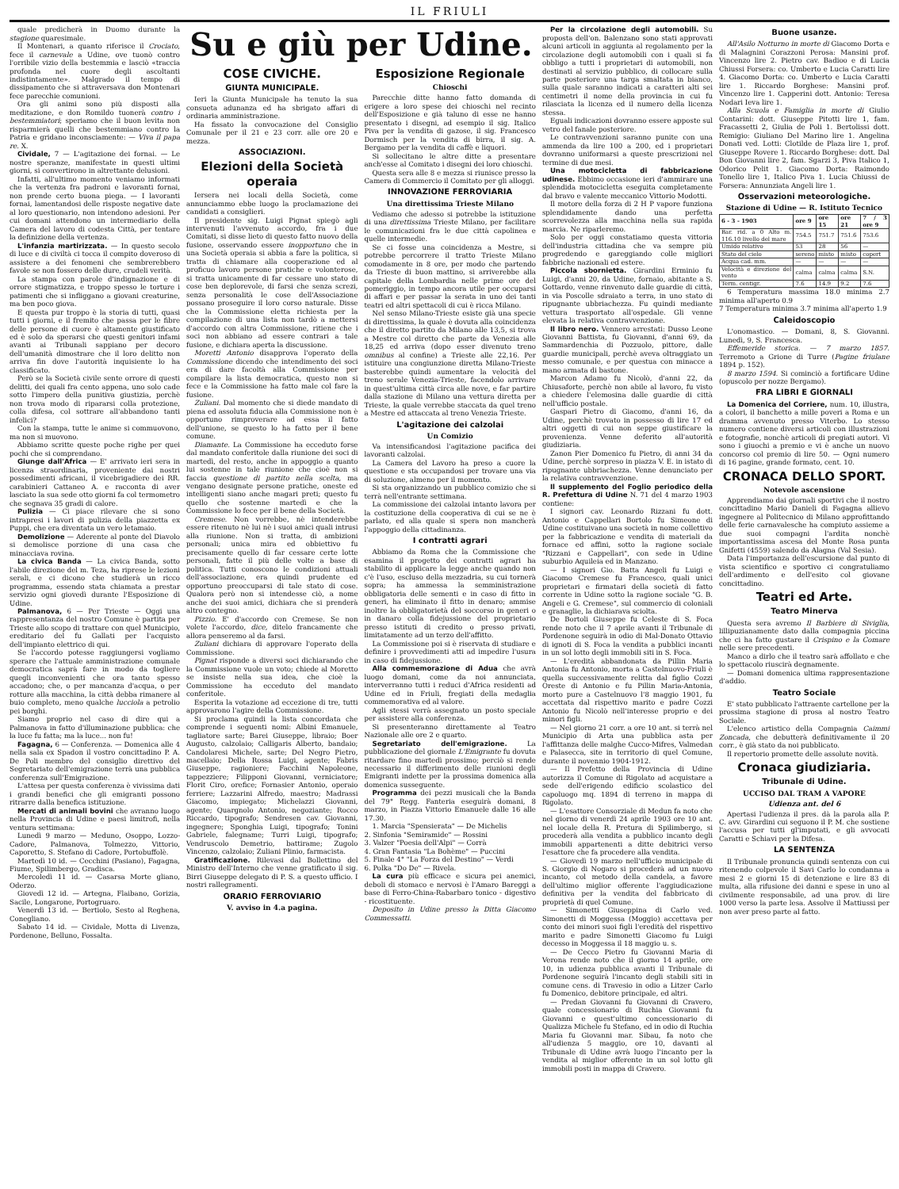IL FRIULI
quale predicherà in Duomo durante la stagione quaresimale.
Il Montenari, a quanto riferisce il Crociato, fece il carnevale a Udine, ove tuonò contro l'orribile vizio della bestemmia e lasciò «traccia profonda nel cuore degli ascoltanti indistintamente». Malgrado il tempo di dissipamento che si attraversava don Montenari fece parecchie comunioni.
Ora gli animi sono più disposti alla meditazione, e don Romildo tuonerà contro i bestemmiatori; speriamo che il buon levita non risparmierà quelli che bestemmiano contro la Patria e gridano inconsciamente: — Viva il papa re. X.
Cividale, 7 — L'agitazione dei fornai. — Le nostre speranze, manifestate in questi ultimi giorni, si convertirono in altrettante delusioni.
Infatti, all'ultimo momento veniamo informati che la vertenza fra padroni e lavoranti fornai, non prende certo buona piega. — I lavoranti fornai, lamentandosi delle risposte negative date al loro questionario, non intendono adesioni. Per cui domani attendono un intermediario della Camera del lavoro di codesta Città, per tentare la definizione della vertenza.
L'infanzia martirizzata. — In questo secolo di luce e di civiltà ci tocca il compito doveroso di assistere a dei fenomeni che sembrerebbero favole se non fossero delle dure, crudeli verità.
La stampa con parole d'indignazione e di orrore stigmatizza, e troppo spesso le torture i patimenti che si infliggano a giovani creaturine, ma ben poco giova.
E questa pur troppo è la storia di tutti, quasi tutti i giorni, e il fremito che passa per le fibre delle persone di cuore è altamente giustificato ed è solo da sperarsi che questi genitori infami avanti ai Tribunali sappiano per decoro dell'umanità dimostrare che il loro delitto non arriva fin dove l'autorità inquisiente lo ha classificato.
Però se la Società civile sente orrore di questi delitti, dei quali fra cento appena, uno solo cade sotto l'impero della punitiva giustizia, perchè non trova modo di ripararsi colla protezione, colla difesa, col sottrare all'abbandono tanti infelici?
Con la stampa, tutte le anime si commuovono, ma non si muovono.
Abbiamo scritte queste poche righe per quei pochi che si comprendano.
Giunge dall'Africa — E' arrivato ieri sera in licenza straordinaria, proveniente dai nostri possedimenti africani, il vicebrigadiere dei RR. carabinieri Cattaneo A. e racconta di aver lasciato la sua sede otto giorni fa col termometro che segnava 35 gradi di calore.
Pulizia — Ci piace rilevare che si sono intrapresi i lavori di pulizia della piazzetta ex Puppi, che era diventata un vero letamaio.
Demolizione — Aderente al ponte del Diavolo si demolisce porzione di una casa che minacciava rovina.
La civica Banda — La civica Banda, sotto l'abile direzione del m. Teza, ha riprese le lezioni serali, e ci dicono che studierà un ricco programma, essendo stata chiamata a prestar servizio ogni giovedì durante l'Esposizione di Udine.
Palmanova, 6 — Per Trieste — Oggi una rappresentanza del nostro Comune è partita per Trieste allo scopo di trattare con quel Municipio, ereditario del fu Gallati per l'acquisto dell'impianto elettrico di qui.
Se l'accordo potesse raggiungersi vogliamo sperare che l'attuale amministrazione comunale democratica saprà fare in modo da togliere quegli inconvenienti che ora tanto spesso accadono; che, o per mancanza d'acqua, o per rotture alla macchina, la città debba rimanere al buio completo, meno qualche lucciola a petrolio pei borghi.
Siamo proprio nel caso di dire qui a Palmanova in fatto d'illuminazione pubblica: che la luce fu fatta; ma la luce... non fu!
Fagagna, 6 — Conferenza. — Domenica alle 4 nella sala ex Spadon il vostro concittadino P. A. De Poli membro del consiglio direttivo del Segretariato dell'emigrazione terrà una pubblica conferenza sull'Emigrazione.
L'attesa per questa conferenza è vivissima dati i grandi benefici che gli emigranti possono ritrarre dalla benefica istituzione.
Mercati di animali bovini che avranno luogo nella Provincia di Udine e paesi limitrofi, nella ventura settimana:
Lunedì 9 marzo — Meduno, Osoppo, Lozzo-Cadore, Palmanova, Tolmezzo, Vittorio, Caporetto, S. Stefano di Cadore, Portobuffolè.
Martedì 10 id. — Cecchini (Pasiano), Fagagna, Fiume, Spilimbergo, Gradisca.
Mercoledì 11 id. — Casarsa Morte gliano, Oderzo.
Giovedì 12 id. — Artegna, Flaibano, Gorizia, Sacile, Longarone, Portogruaro.
Venerdì 13 id. — Bertiolo, Sesto al Reghena, Conegliano.
Sabato 14 id. — Cividale, Motta di Livenza, Pordenone, Belluno, Fossalta.
Su e giù per Udine.
COSE CIVICHE.
GIUNTA MUNICIPALE.
Ieri la Giunta Municipale ha tenuto la sua consueta adunanza ed ha sbrigato affari di ordinaria amministrazione.
Ha fissato la convocazione del Consiglio Comunale per il 21 e 23 corr. alle ore 20 e mezza.
ASSOCIAZIONI.
Elezioni della Società operaia
Iersera nei locali della Società, come annunciammo ebbe luogo la proclamazione dei candidati a consiglieri.
Il presidente sig. Luigi Pignat spiegò agli intervenuti l'avvenuto accordo, fra i due Comitati, si disse lieto di questo fatto nuovo della fusione, osservando essere inopportuno che in una Società operaia si abbia a fare la politica, si tratta di chiamare alla cooperazione ed al proficuo lavoro persone pratiche e volonterose, si tratta unicamente di far cessare uno stato di cose ben deplorevole, di farsi che senza screzi, senza personalità le cose dell'Associazione possano proseguire il loro corso naturale. Disse che la Commissione eletta richiesta per la compilazione di una lista non tardò a mettersi d'accordo con altra Commissione, ritiene che i soci non abbiano ad essere contrari a tale fusione, e dichiara aperta la discussione.
Moretti Antonio disapprova l'operato della Commissione dicendo che intendimento dei soci era di dare facoltà alla Commissione per compilare la lista democratica, questo non si fece e la Commissione ha fatto male col fare la fusione.
Zuliani. Dal momento che si diede mandato di piena ed assoluta fiducia alla Commissione non è opportuno rimproverare ad essa il fatto dell'unione, se questo lo ha fatto per il bene comune.
Diamante. La Commissione ha ecceduto forse dal mandato conferitole dalla riunione dei soci di martedì, del resto, anche in appoggio a quanto lui sostenne in tale riunione che cioè non si faccia questione di partito nella scelta, ma vengano designate persone pratiche, oneste ed intelligenti siano anche magari preti; questo fu quello che sostenne martedì e che la Commissione lo fece per il bene della Società.
Cremese. Non vorrebbe, nè intenderebbe essere ritenuto nè lui nè i suoi amici quali intrusi alla riunione. Non si tratta, di ambizioni personali; unica mira ed obbiettivo fu precisamente quello di far cessare certe lotte personali, fatte il più delle volte a base di politica. Tutti conoscono le condizioni attuali dell'associazione, era quindi prudente ed opportuno preoccuparsi di tale stato di cose. Qualora però non si intendesse ciò, a nome anche dei suoi amici, dichiara che si prenderà altro contegno.
Pizzio. E' d'accordo con Cremese. Se non volete l'accordo, dice, ditelo francamente che allora penseremo al da farsi.
Zuliani dichiara di approvare l'operato della Commissione.
Pignat risponde a diversi soci dichiarando che la Commissione vuole un voto; chiede al Moretto se insiste nella sua idea, che cioè la Commissione ha ecceduto del mandato conferitole.
Esperita la votazione ad eccezione di tre, tutti approvarono l'agire della Commissione.
Si proclama quindi la lista concordata che comprende i seguenti nomi: Albini Emanuele, tagliatore sarte; Barei Giuseppe, libraio; Boer Augusto, calzolaio; Calligaris Alberto, bandaio; Candolaresi Michele, sarte; Del Negro Pietro, macellaio; Della Rossa Luigi, agente; Fabris Giuseppe, ragioniere; Facchini Napoleone, tappezziere; Filipponi Giovanni, verniciatore; Florit Ciro, orefice; Fornasier Antonio, operaio ferriere; Lazzarini Alfredo, maestro; Madrassi Giacomo, impiegato; Michelazzi Giovanni, agente; Quargnolo Antonio, negoziante; Rocco Riccardo, tipografo; Sendresen cav. Giovanni, ingegnere; Sponghia Luigi, tipografo; Tonini Gabriele, falegname; Turri Luigi, tipografo; Vendruscolo Demetrio, battirame; Zugolo Vincenzo, calzolaio; Zuliani Plinio, farmacista.
Gratificazione. Rilevasi dal Bollettino del Ministro dell'Interno che venne gratificato il sig. Birri Giuseppe delegato di P. S. a questo ufficio. I nostri rallegramenti.
ORARIO FERROVIARIO
V. avviso in 4.a pagina.
Esposizione Regionale
Chioschi
Parecchie ditte hanno fatto domanda di erigere a loro spese dei chioschi nel recinto dell'Esposizione e già taluno di esse ne hanno presentato i disegni, ad esempio il sig. Italico Piva per la vendita di gazose, il sig. Francesco Dormisch per la vendita di birra, il sig. A. Bergamo per la vendita di caffè e liquori.
Si sollecitano le altre ditte a presentare anch'esse al Comitato i disegni dei loro chioschi.
Questa sera alle 8 e mezza si riunisce presso la Camera di Commercio il Comitato per gli alloggi.
INNOVAZIONE FERROVIARIA
Una direttissima Trieste Milano
Vediamo che adesso si potrebbe la istituzione di una direttissima Trieste Milano, per facilitare le comunicazioni fra le due città capolinea e quelle intermedie.
Se ci fosse una coincidenza a Mestre, si potrebbe percorrere il tratto Trieste Milano comodamente in 8 ore, per modo che partendo da Trieste di buon mattino, si arriverebbe alla capitale della Lombardia nelle prime ore del pomeriggio, in tempo ancora utile per occuparsi di affari e per passar la serata in uno dei tanti teatri ed altri spettacoli di cui è ricca Milano.
Nel senso Milano-Trieste esiste già una specie di direttissima, la quale è dovuta alla coincidenza che il diretto partito da Milano alle 13,5, si trova a Mestre col diretto che parte da Venezia alle 18,25 ed arriva (dopo esser divenuto treno omnibus al confine) a Trieste alle 22,16. Per istituire una congiunzione diretta Milano-Trieste basterebbe quindi aumentare la velocità del treno serale Venezia-Trieste, facendolo arrivare in quest'ultima città circa alle nove, e far partire dalla stazione di Milano una vettura diretta per Trieste, la quale verrebbe staccata da quel treno a Mestre ed attaccata al treno Venezia Trieste.
L'agitazione dei calzolai
Un Comizio
Va intensificandosi l'agitazione pacifica dei lavoranti calzolai.
La Camera del Lavoro ha preso a cuore la questione e sta occupandosi per trovare una via di soluzione, almeno per il momento.
Si sta organizzando un pubblico comizio che si terrà nell'entrante settimana.
La commissione dei calzolai intanto lavora per la costituzione della cooperativa di cui se ne è parlato, ed alla quale si spera non mancherà l'appoggio della cittadinanza.
I contratti agrari
Abbiamo da Roma che la Commissione che esamina il progetto dei contratti agrari ha stabilito di applicare la legge anche quando non c'è l'uso, escluso della mezzadria, su cui tornerà sopra; ha ammessa la semministrazione obbligatoria delle sementi e in caso di fitto in generi, ha eliminato il fitto in denaro; ammise inoltre la obbligatorietà del soccorso in generi o in danaro colla fidejussione del proprietario presso istituti di credito o presso privati, limitatamente ad un terzo dell'affitto.
La Commissione poi si è riservata di studiare e definire i provvedimenti atti ad impedire l'usura in caso di fidejussione.
Alla commemorazione di Adua che avrà luogo domani, come da noi annunciata, interverranno tutti i reduci d'Africa residenti ad Udine ed in Friuli, fregiati della medaglia commemorativa ed al valore.
Agli stessi verrà assegnato un posto speciale per assistere alla conferenza.
Si presenteranno direttamente al Teatro Nazionale alle ore 2 e quarto.
Segretariato dell'emigrazione. La pubblicazione del giornale L'Emigrante fu dovuta ritardare fino martedì prossimo; perciò si rende necessario il differimento delle riunioni degli Emigranti indette per la prossima domenica alla domenica susseguente.
Programma dei pezzi musicali che la Banda del 79° Regg. Fanteria eseguirà domani, 8 marzo, in Piazza Vittorio Emanuele dalle 16 alle 17.30.
1. Marcia "Spensierata" — De Michelis
2. Sinfonia "Semiramide" — Rossini
3. Valzer "Poesia dell'Alpi" — Corrà
4. Gran Fantasia "La Bohème" — Puccini
5. Finale 4° "La Forza del Destino" — Verdi
6. Polka "Do De" — Rivela.
La cura più efficace e sicura pei anemici, deboli di stomaco e nervosi è l'Amaro Bareggi a base di Ferro-China-Rabarbaro tonico - digestivo - ricostituente.
Deposito in Udine presso la Ditta Giacomo Commessatti.
Per la circolazione degli automobili. Su proposta dell'on. Balenzano sono stati approvati alcuni articoli in aggiunta al regolamento per la circolazione degli automobili con i quali si fa obbligo a tutti i proprietari di automobili, non destinati al servizio pubblico, di collocare sulla parte posteriore una targa smaltata in bianco, sulla quale saranno indicati a caratteri alti sei centimetri il nome della provincia in cui fu rilasciata la licenza ed il numero della licenza stessa.
Eguali indicazioni dovranno essere apposte sul vetro del fanale posteriore.
Le contravvenzioni saranno punite con una ammenda da lire 100 a 200, ed i proprietari dovranno uniformarsi a queste prescrizioni nel termine di due mesi.
Una motocicletta di fabbricazione udinese. Ebbimo occasione ieri d'ammirare una splendida motocicletta eseguita completamente dal bravo e valente meccanico Vittorio Modotti.
Il motore della forza di 2 H P vapore funziona splendidamente dando una perfetta scorrevolezza alla macchina nella sua rapida marcia. Ne riparleremo.
Solo per oggi constatiamo questa vittoria dell'industria cittadina che va sempre più progredendo e gareggiando colle migliori fabbriche nazionali ed estere.
Piccola sbornietta. Girardini Erminio fu Luigi, d'anni 20, da Udine, fornaio, abitante a S. Gottardo, venne rinvenuto dalle guardie di città, in via Poscolle sdraiato a terra, in uno stato di ripugnante ubbriachezza. Fu quindi mediante vettura trasportato all'ospedale. Gli venne elevata la relativa contravvenzione.
Il libro nero. Vennero arrestati: Dusso Leone Giovanni Battista, fu Giovanni, d'anni 69, da Sammardenchia di Pozzuolo, pittore, dalle guardie municipali, perchè aveva oltraggiato un messo comunale, e per questua con minacce a mano armata di bastone.
Marcon Adamo fu Nicolò, d'anni 22, da Chiusaforte, perchè non abile al lavoro, fu visto a chiedere l'elemosina dalle guardie di città nell'ufficio postale.
Gaspari Pietro di Giacomo, d'anni 16, da Udine, perchè trovato in possesso di lire 17 ed altri oggetti di cui non seppe giustificare la provenienza. Venne deferito all'autorità giudiziaria.
Zanon Pier Domenico fu Pietro, di anni 34 da Udine, perchè sorpreso in piazza V. E. in istato di ripugnante ubbriachezza. Venne denunciato per la relativa contravvenzione.
Il supplemento del Foglio periodico della R. Prefettura di Udine N. 71 del 4 marzo 1903 contiene:
I signori cav. Leonardo Rizzani fu dott. Antonio e Cappellari Bortolo fu Simeone di Udine costituivano una società in nome collettivo per la fabbricazione e vendita di materiali da fornace ed affini, sotto la ragione sociale "Rizzani e Cappellari", con sede in Udine suburbio Aquileia ed in Manzano.
— I signori Gio. Batta Angeli fu Luigi e Giacomo Cremese fu Francesco, quali unici proprietari e firmatari della società di fatto corrente in Udine sotto la ragione sociale "G. B. Angeli e G. Cremese", sul commercio di coloniali e granaglie, la dichiarava sciolta.
De Bortoli Giuseppe fu Celeste di S. Foca rende noto che il 7 aprile avanti il Tribunale di Pordenone seguirà in odio di Mal-Donato Ottavio di ignoti di S. Foca la vendita a pubblici incanti in un sol lotto degli immobili siti in S. Foca.
— L'eredità abbandonata da Pillin Maria Antonia fu Antonio, morta a Castelnuovo-Friuli è quella successivamente relitta dal figlio Cozzi Oreste di Antonio e fu Pillin Maria-Antonia, morto pure a Castelnuovo l'8 maggio 1901, fu accettata dal rispettivo marito e padre Cozzi Antonio fu Nicolò nell'interesse proprio e dei minori figli.
— Nel giorno 21 corr. a ore 10 ant. si terrà nel Municipio di Arta una pubblica asta per l'affittanza delle malghe Cucco-Mifres, Valmedan e Palasecca, site in territorio di quel Comune, durante il novennio 1904-1912.
— Il Prefetto della Provincia di Udine autorizza il Comune di Rigolato ad acquistare a sede dell'erigendo edificio scolastico del capoluogo mq. 1894 di terreno in mappa di Rigolato.
— L'esattore Consorziale di Medun fa noto che nel giorno di venerdì 24 aprile 1903 ore 10 ant. nel locale della R. Pretura di Spilimbergo, si procederà alla vendita a pubblico incanto degli immobili appartenenti a ditte debitrici verso l'esattore che fa procedere alla vendita.
— Giovedì 19 marzo nell'ufficio municipale di S. Giorgio di Nogaro si procederà ad un nuovo incanto, col metodo della candela, a favore dell'ultimo miglior offerente l'aggiudicazione definitiva per la vendita del fabbricato di proprietà di quel Comune.
— Simonetti Giuseppina di Carlo ved. Simonetti di Moggessa (Moggio) accettava per conto dei minori suoi figli l'eredità del rispettivo marito e padre Simonetti Giacomo fu Luigi decesso in Moggessa il 18 maggio u. s.
— De Cecco Pietro fu Giovanni Maria di Verona rende noto che il giorno 14 aprile, ore 10, in udienza pubblica avanti il Tribunale di Pordenone seguirà l'incanto degli stabili siti in comune cens. di Travesio in odio a Litzer Carlo fu Domenico, debitore principale, ed altri.
— Predan Giovanni fu Giovanni di Cravero, quale concessionario di Ruchia Giovanni fu Giovanni e quest'ultimo concessionario di Qualizza Michele fu Stefano, ed in odio di Ruchia Maria fu Giovanni mar. Sibau, fa noto che all'udienza 5 maggio, ore 10, davanti al Tribunale di Udine avrà luogo l'incanto per la vendita al miglior offerente in un sol lotto gli immobili posti in mappa di Cravero.
Buone usanze.
All'Asilo Notturno in morte di Giacomo Dorta e di Malagnini Corazzoni Perosa: Mansini prof. Vincenzo lire 2. Pietro cav. Badioo e di Lucia Chiussi Forsera: co. Umberto e Lucia Caratti lire 4. Giacomo Dorta: co. Umberto e Lucia Caratti lire 1. Riccardo Borghese: Mansini prof. Vincenzo lire 1. Capperini dott. Antonio: Teresa Nodari Ieva lire 1.
Alla Scuola e Famiglia in morte di Giulio Contarini: dott. Giuseppe Pitotti lire 1, fam. Fracassetti 2, Giulia de Poli 1. Bertolissi dott. Remigio: Giuliano Del Marino lire 1. Angelina Donati ved. Lotti: Clotilde de Plaza lire 1, prof. Giuseppe Rovere 1. Riccardo Borghese: dott. Dal Bon Giovanni lire 2, fam. Sgarzi 3, Piva Italico 1, Odorico Pelit 1. Giacomo Dorta: Raimondo Tonello lire 1, Italico Piva 1. Lucia Chiussi de Forsera: Annunziata Angeli lire 1.
Osservazioni meteorologiche.
Stazione di Udine — R. Istituto Tecnico
| 6 - 3 - 1903 | ore 9 | ore 15 | ore 21 | 7 / 3 ore 9 |
| --- | --- | --- | --- | --- |
| Bar. rid. a 0 Alto m. 116.10 livello del mare | 754.5 | 751.7 | 751.6 | 753.6 |
| Umido relativo | 53 | 28 | 56 | — |
| Stato del cielo | sereno | misto | misto | copert |
| Acqua cad. mm. | — | — | — | — |
| Velocità e direzione del vento | calma | calma | calma | S.N. |
| Term. centigr. | 7.6 | 14.9 | 9.2 | 7.6 |
6 Temperatura massima 18.0 minima 2.7 minima all'aperto 0.9
7 Temperatura minima 3.7 minima all'aperto 1.9
Caleidoscopio
L'onomastico. — Domani, 8, S. Giovanni. Lunedì, 9, S. Francesca.
Effemeride storica. — 7 marzo 1857. Terremoto a Grione di Turre (Pagine friulane 1894 p. 152).
8 marzo 1594. Si cominciò a fortificare Udine (opuscolo per nozze Bergamo).
FRA LIBRI E GIORNALI
La Domenica del Corriere, num. 10, illustra, a colori, il banchetto a mille poveri a Roma e un dramma avvenuto presso Viterbo. Lo stesso numero contiene diversi articoli con illustrazioni e fotografie, nonchè articoli di pregiati autori. Vi sono i giuochi a premio e vi è anche un nuovo concorso col premio di lire 50. — Ogni numero di 16 pagine, grande formato, cent. 10.
CRONACA DELLO SPORT.
Notevole ascensione
Apprendiamo dai giornali sportivi che il nostro concittadino Mario Danieli di Fagagna allievo ingegnere al Politecnico di Milano approfittando delle ferie carnavalesche ha compiuto assieme a due suoi compagni l'ardita nonchè importantissima ascesa del Monte Rosa punta Gnifetti (4559) salendo da Alagna (Val Sesia).
Data l'importanza dell'escursione dal punto di vista scientifico e sportivo ci congratuliamo dell'ardimento e dell'esito col giovane concittadino.
Teatri ed Arte.
Teatro Minerva
Questa sera avremo Il Barbiere di Siviglia, lillipuzianamente dato dalla compagnia piccina che ci ha fatto gustare il Crispino e la Comare nelle sere precedenti.
Manco a dirlo che il teatro sarà affollato e che lo spettacolo riuscirà degnamente.
— Domani domenica ultima rappresentazione d'addio.
Teatro Sociale
E' stato pubblicato l'attraente cartellone per la prossima stagione di prosa al nostro Teatro Sociale.
L'elenco artistico della Compagnia Caimmi Zoncada, che debutterà definitivamente il 20 corr., è già stato da noi pubblicato.
Il repertorio promette delle assolute novità.
Cronaca giudiziaria.
Tribunale di Udine.
UCCISO DAL TRAM A VAPORE
Udienza ant. del 6
Apertasi l'udienza il pres. dà la parola alla P. C. avv. Girardini cui seguono il P. M. che sostiene l'accusa per tutti gl'imputati, e gli avvocati Caratti e Schiavi per la Difesa.
LA SENTENZA
Il Tribunale pronuncia quindi sentenza con cui ritenendo colpevole il Savi Carlo lo condanna a mesi 2 e giorni 15 di detenzione e lire 83 di multa, alla rifusione dei danni e spese in uno al civilmente responsabile, ad una prov. di lire 1000 verso la parte lesa. Assolve il Mattiussi per non aver preso parte al fatto.